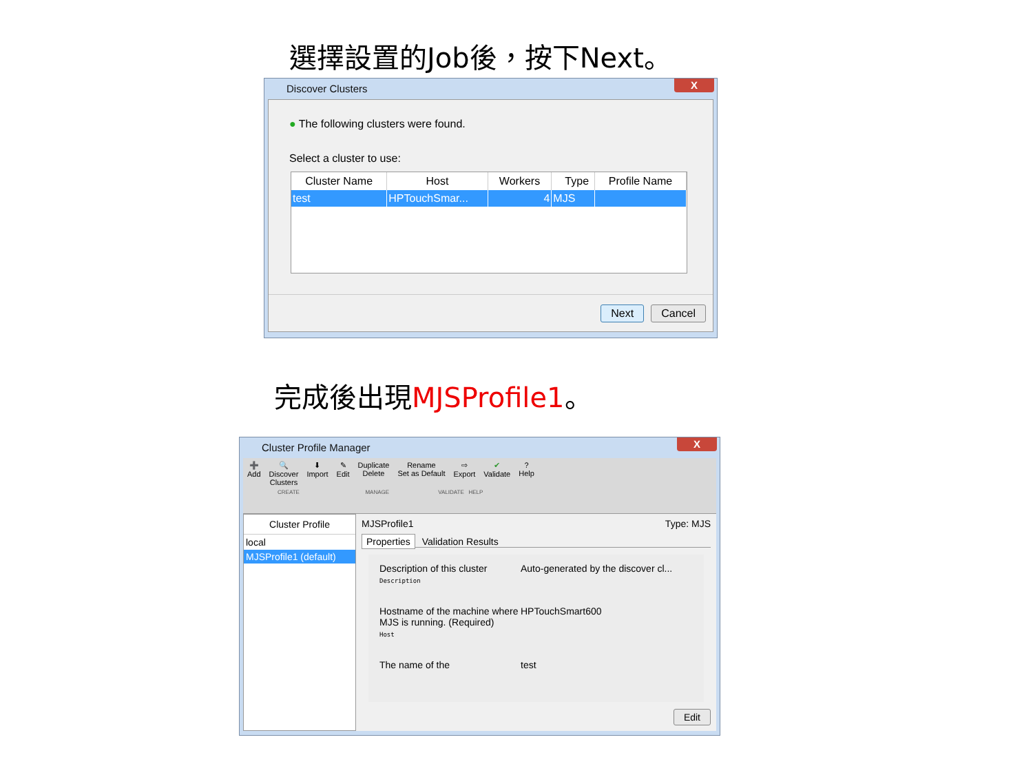選擇設置的Job後，按下Next。
Discover Clusters
X
● The following clusters were found.
Select a cluster to use:
| Cluster Name | Host | Workers | Type | Profile Name |
| --- | --- | --- | --- | --- |
| test | HPTouchSmar... | 4 | MJS | |
Next Cancel
完成後出現MJSProfile1。
Cluster Profile Manager
X
➕
Add 🔍
Discover
Clusters ⬇
Import ✎
Edit Duplicate
Delete Rename
Set as Default ⇨
Export ✔
Validate?
Help
CREATE MANAGE VALIDATE HELP
Cluster Profile
local
MJSProfile1 (default)
MJSProfile1 Type: MJS
Properties Validation Results
Description of this cluster
Description
Auto-generated by the discover cl...
Hostname of the machine where MJS is running. (Required)
Host
HPTouchSmart600
The name of the test
Edit